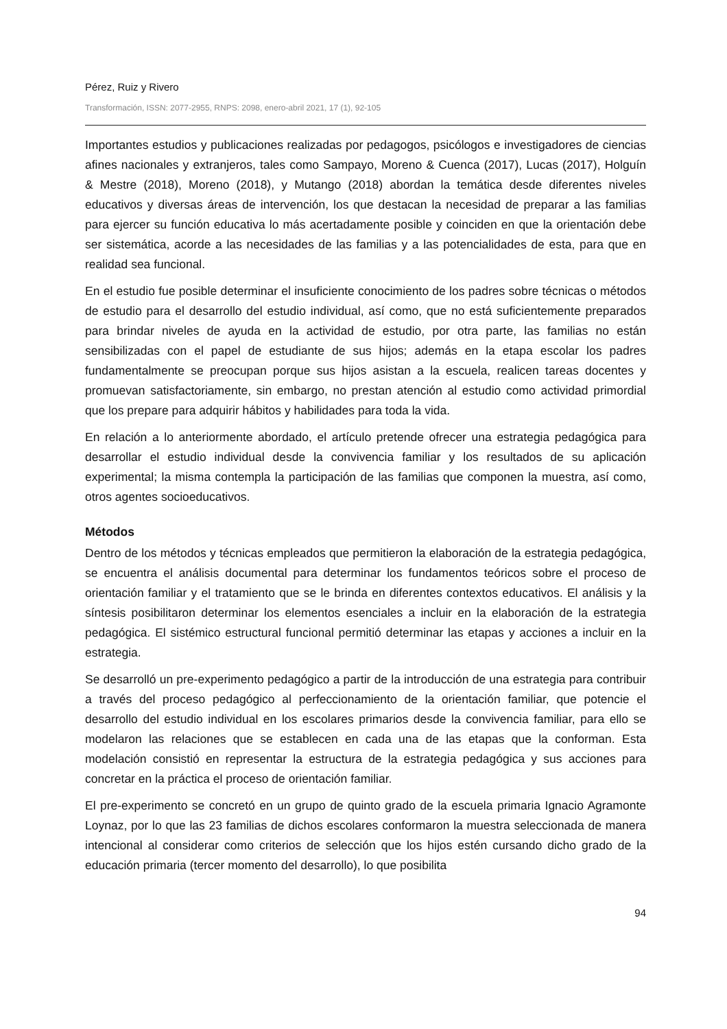Pérez, Ruiz y Rivero
Transformación, ISSN: 2077-2955, RNPS: 2098, enero-abril 2021, 17 (1), 92-105
Importantes estudios y publicaciones realizadas por pedagogos, psicólogos e investigadores de ciencias afines nacionales y extranjeros, tales como Sampayo, Moreno & Cuenca (2017), Lucas (2017), Holguín & Mestre (2018), Moreno (2018), y Mutango (2018) abordan la temática desde diferentes niveles educativos y diversas áreas de intervención, los que destacan la necesidad de preparar a las familias para ejercer su función educativa lo más acertadamente posible y coinciden en que la orientación debe ser sistemática, acorde a las necesidades de las familias y a las potencialidades de esta, para que en realidad sea funcional.
En el estudio fue posible determinar el insuficiente conocimiento de los padres sobre técnicas o métodos de estudio para el desarrollo del estudio individual, así como, que no está suficientemente preparados para brindar niveles de ayuda en la actividad de estudio, por otra parte, las familias no están sensibilizadas con el papel de estudiante de sus hijos; además en la etapa escolar los padres fundamentalmente se preocupan porque sus hijos asistan a la escuela, realicen tareas docentes y promuevan satisfactoriamente, sin embargo, no prestan atención al estudio como actividad primordial que los prepare para adquirir hábitos y habilidades para toda la vida.
En relación a lo anteriormente abordado, el artículo pretende ofrecer una estrategia pedagógica para desarrollar el estudio individual desde la convivencia familiar y los resultados de su aplicación experimental; la misma contempla la participación de las familias que componen la muestra, así como, otros agentes socioeducativos.
Métodos
Dentro de los métodos y técnicas empleados que permitieron la elaboración de la estrategia pedagógica, se encuentra el análisis documental para determinar los fundamentos teóricos sobre el proceso de orientación familiar y el tratamiento que se le brinda en diferentes contextos educativos. El análisis y la síntesis posibilitaron determinar los elementos esenciales a incluir en la elaboración de la estrategia pedagógica. El sistémico estructural funcional permitió determinar las etapas y acciones a incluir en la estrategia.
Se desarrolló un pre-experimento pedagógico a partir de la introducción de una estrategia para contribuir a través del proceso pedagógico al perfeccionamiento de la orientación familiar, que potencie el desarrollo del estudio individual en los escolares primarios desde la convivencia familiar, para ello se modelaron las relaciones que se establecen en cada una de las etapas que la conforman. Esta modelación consistió en representar la estructura de la estrategia pedagógica y sus acciones para concretar en la práctica el proceso de orientación familiar.
El pre-experimento se concretó en un grupo de quinto grado de la escuela primaria Ignacio Agramonte Loynaz, por lo que las 23 familias de dichos escolares conformaron la muestra seleccionada de manera intencional al considerar como criterios de selección que los hijos estén cursando dicho grado de la educación primaria (tercer momento del desarrollo), lo que posibilita
94